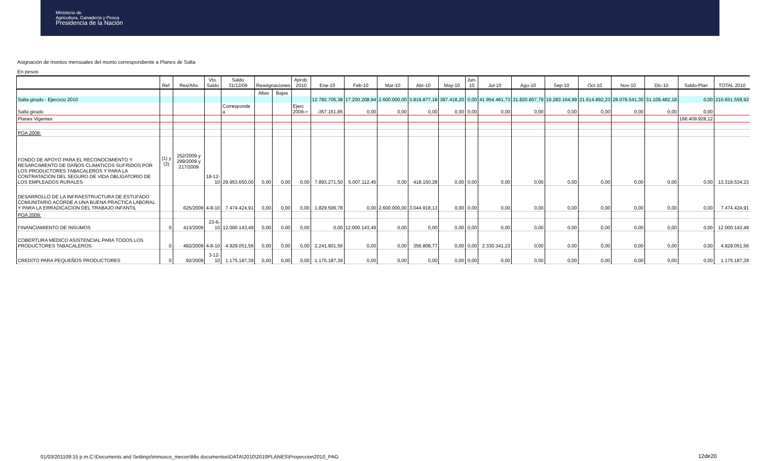Ministerio de
Agricultura, Ganadería y Pesca
Presidencia de la Nación
Asignación de montos mensuales del monto correspondiente a Planes de Salta
En pesos
| | Ref. | Res/Año | Vto. Saldo | Saldo 31/12/09 | Reasignaciones | | Aprob. 2010 | Ene-10 | Feb-10 | Mar-10 | Abr-10 | May-10 | Jun-10 | Jul-10 | Ago-10 | Sep-10 | Oct-10 | Nov-10 | Dic-10 | Saldo-Plan | TOTAL 2010 |
| --- | --- | --- | --- | --- | --- | --- | --- | --- | --- | --- | --- | --- | --- | --- | --- | --- | --- | --- | --- | --- | --- |
| | | | | | Altas | Bajas | | | | | | | | | | | | | | | |
| Salta girado - Ejercicio 2010 | | | | | | | | 12.782.705,38 | 17.200.208,94 | 2.600.000,00 | 3.819.877,18 | 387.418,20 | 0,00 | 41.954.461,73 | 31.820.807,79 | 19.283.164,99 | 21.614.892,23 | 28.078.541,30 | 31.109.482,18 | 0,00 | 210.651.559,92 |
| Salta girado | | | | Corresponde a | | | Ejerc 2009-> | -357.161,85 | 0,00 | 0,00 | 0,00 | 0,00 | 0,00 | 0,00 | 0,00 | 0,00 | 0,00 | 0,00 | 0,00 | 0,00 | |
| Planes Vigentes | | | | | | | | | | | | | | | | | | | | 166.409.928,12 | |
| POA 2008: | | | | | | | | | | | | | | | | | | | | | |
| FONDO DE APOYO PARA EL RECONOCIMIENTO Y RESARCIMIENTO DE DAÑOS CLIMATICOS SUFRIDOS POR LOS PRODUCTORES TABACALEROS Y PARA LA CONTRATACION DEL SEGURO DE VIDA OBLIGATORIO DE LOS EMPLEADOS RURALES | (1) y (2) | 252/2009 y 299/2009 y 217/2009 | 18-12-10 | 29.953.650,00 | 0,00 | 0,00 | 0,00 | 7.893.271,50 | 5.007.112,45 | 0,00 | 418.150,28 | 0,00 | 0,00 | 0,00 | 0,00 | 0,00 | 0,00 | 0,00 | 0,00 | 0,00 | 13.318.534,23 |
| DESARROLLO DE LA INFRAESTRUCTURA DE ESTUFADO COMUNITARIO ACORDE A UNA BUENA PRACTICA LABORAL Y PARA LA ERRADICACION DEL TRABAJO INFANTIL | | 625/2009 | 4-9-10 | 7.474.424,91 | 0,00 | 0,00 | 0,00 | 1.829.506,78 | 0,00 | 2.600.000,00 | 3.044.918,13 | 0,00 | 0,00 | 0,00 | 0,00 | 0,00 | 0,00 | 0,00 | 0,00 | 0,00 | 7.474.424,91 |
| POA 2009: | | | | | | | | | | | | | | | | | | | | | |
| FINANCIAMIENTO DE INSUMOS | 0 | 413/2009 | 23-6-10 | 12.000.143,49 | 0,00 | 0,00 | 0,00 | 0,00 | 12.000.143,49 | 0,00 | 0,00 | 0,00 | 0,00 | 0,00 | 0,00 | 0,00 | 0,00 | 0,00 | 0,00 | 0,00 | 12.000.143,49 |
| COBERTURA MEDICO ASISTENCIAL PARA TODOS LOS PRODUCTORES TABACALEROS | 0 | 492/2009 | 4-8-10 | 4.929.051,56 | 0,00 | 0,00 | 0,00 | 2.241.901,56 | 0,00 | 0,00 | 356.808,77 | 0,00 | 0,00 | 2.330.341,23 | 0,00 | 0,00 | 0,00 | 0,00 | 0,00 | 0,00 | 4.929.051,56 |
| CREDITO PARA PEQUEÑOS PRODUCTORES | 0 | 92/2009 | 3-12-10 | 1.175.187,39 | 0,00 | 0,00 | 0,00 | 1.175.187,39 | 0,00 | 0,00 | 0,00 | 0,00 | 0,00 | 0,00 | 0,00 | 0,00 | 0,00 | 0,00 | 0,00 | 0,00 | 1.175.187,39 |
01/03/201109:15 p.m.C:\Documents and Settings\mmusco_mecon\Mis documentos\DATA\2010\2010PLANES\Proyeccion2010_PAG
12de20